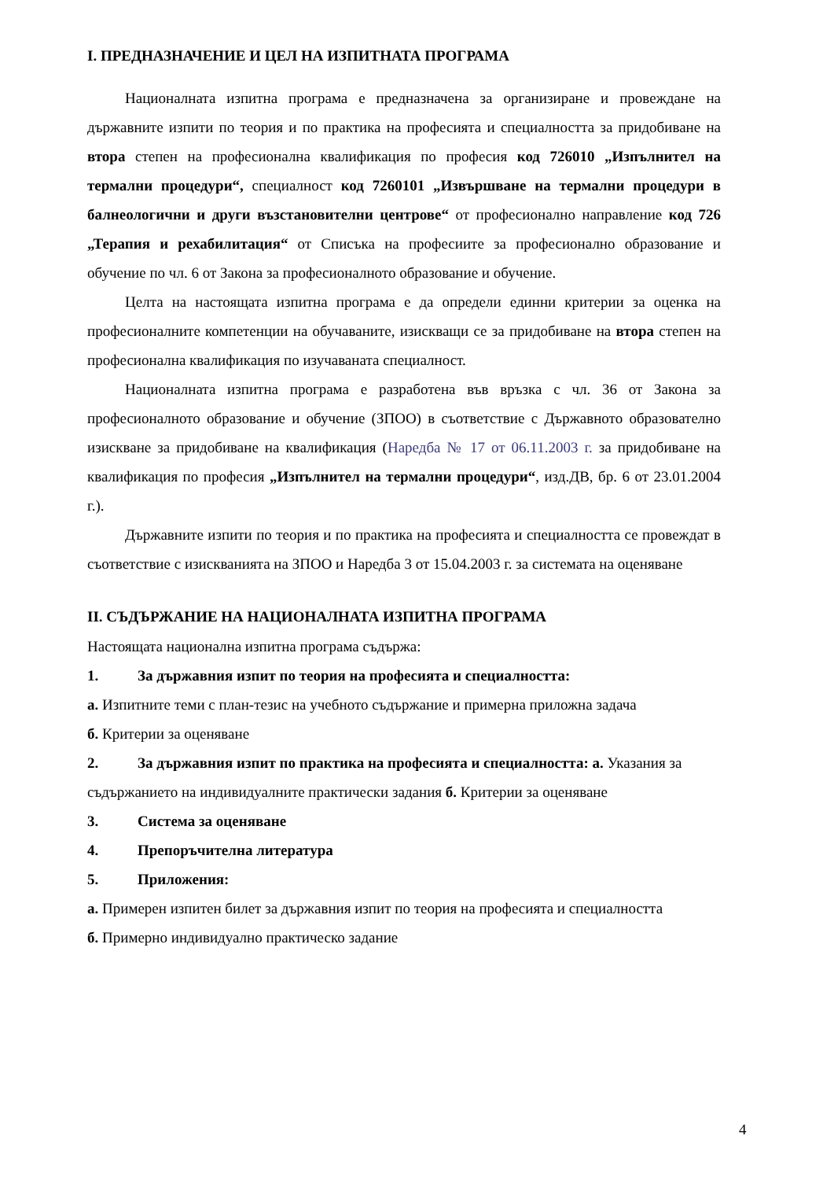I. ПРЕДНАЗНАЧЕНИЕ И ЦЕЛ НА ИЗПИТНАТА ПРОГРАМА
Националната изпитна програма е предназначена за организиране и провеждане на държавните изпити по теория и по практика на професията и специалността за придобиване на втора степен на професионална квалификация по професия код 726010 „Изпълнител на термални процедури“, специалност код 7260101 „Извършване на термални процедури в балнеологични и други възстановителни центрове“ от професионално направление код 726 „Терапия и рехабилитация“ от Списъка на професиите за професионално образование и обучение по чл. 6 от Закона за професионалното образование и обучение.
Целта на настоящата изпитна програма е да определи единни критерии за оценка на професионалните компетенции на обучаваните, изискващи се за придобиване на втора степен на професионална квалификация по изучаваната специалност.
Националната изпитна програма е разработена във връзка с чл. 36 от Закона за професионалното образование и обучение (ЗПОО) в съответствие с Държавното образователно изискване за придобиване на квалификация (Наредба № 17 от 06.11.2003 г. за придобиване на квалификация по професия „Изпълнител на термални процедури“, изд.ДВ, бр. 6 от 23.01.2004 г.).
Държавните изпити по теория и по практика на професията и специалността се провеждат в съответствие с изискванията на ЗПОО и Наредба 3 от 15.04.2003 г. за системата на оценяване
II. СЪДЪРЖАНИЕ НА НАЦИОНАЛНАТА ИЗПИТНА ПРОГРАМА
Настоящата национална изпитна програма съдържа:
1. За държавния изпит по теория на професията и специалността:
а. Изпитните теми с план-тезис на учебното съдържание и примерна приложна задача
б. Критерии за оценяване
2. За държавния изпит по практика на професията и специалността: а. Указания за съдържанието на индивидуалните практически задания б. Критерии за оценяване
3. Система за оценяване
4. Препоръчителна литература
5. Приложения:
а. Примерен изпитен билет за държавния изпит по теория на професията и специалността
б. Примерно индивидуално практическо задание
4